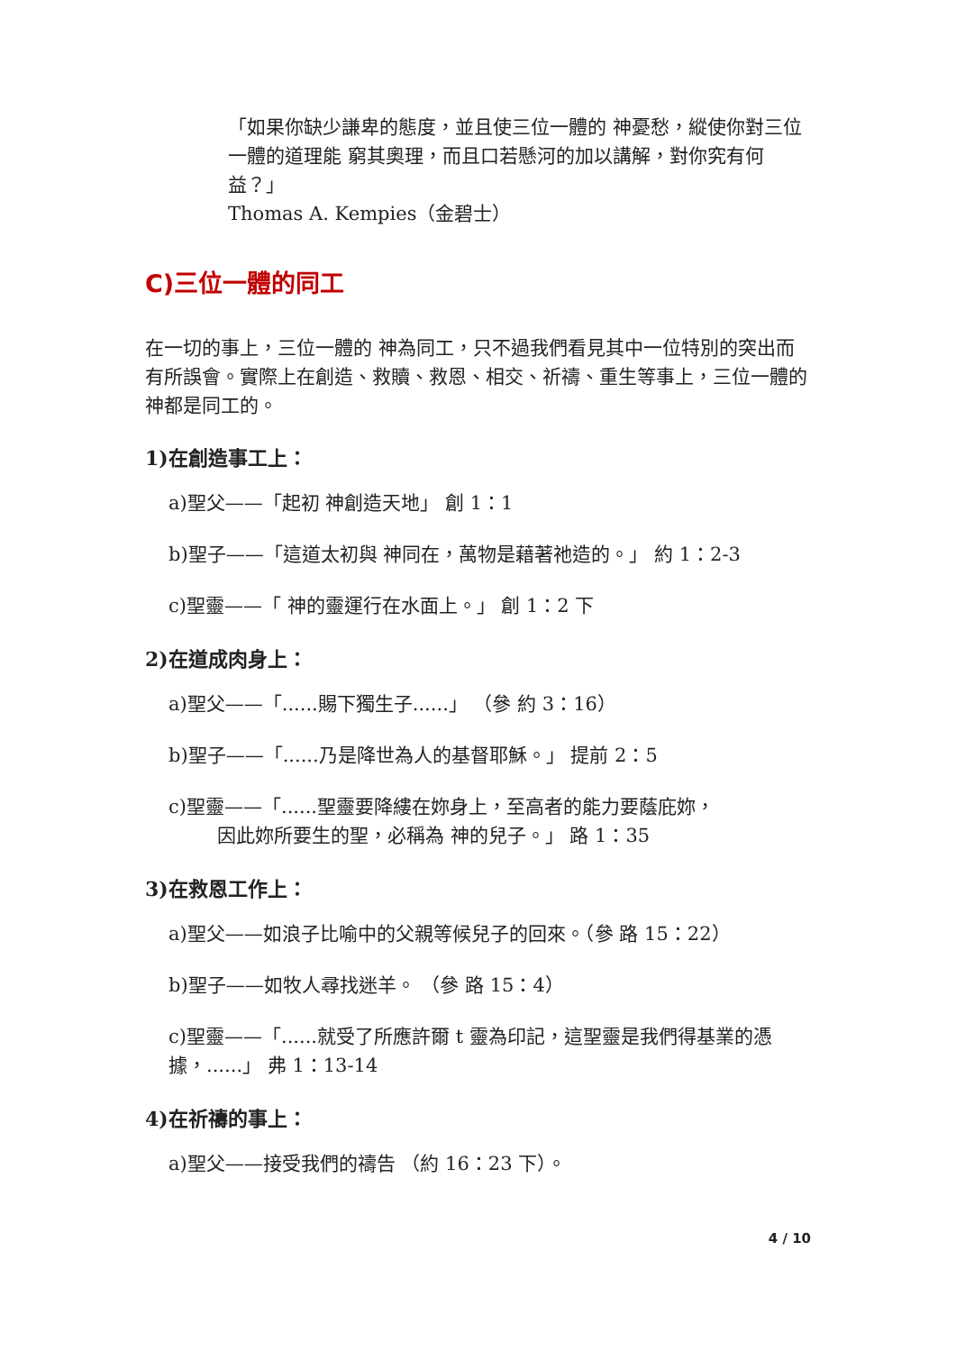「如果你缺少謙卑的態度，並且使三位一體的 神憂愁，縱使你對三位一體的道理能 窮其奧理，而且口若懸河的加以講解，對你究有何益？」
Thomas A. Kempies（金碧士）
C)三位一體的同工
在一切的事上，三位一體的 神為同工，只不過我們看見其中一位特別的突出而有所誤會。實際上在創造、救贖、救恩、相交、祈禱、重生等事上，三位一體的 神都是同工的。
1)在創造事工上：
a)聖父——「起初 神創造天地」 創 1：1
b)聖子——「這道太初與 神同在，萬物是藉著祂造的。」 約 1：2-3
c)聖靈——「 神的靈運行在水面上。」 創 1：2 下
2)在道成肉身上：
a)聖父——「......賜下獨生子......」 （參 約 3：16）
b)聖子——「......乃是降世為人的基督耶穌。」 提前 2：5
c)聖靈——「......聖靈要降縷在妳身上，至高者的能力要蔭庇妳，
因此妳所要生的聖，必稱為 神的兒子。」 路 1：35
3)在救恩工作上：
a)聖父——如浪子比喻中的父親等候兒子的回來。（參 路 15：22）
b)聖子——如牧人尋找迷羊。 （參 路 15：4）
c)聖靈——「......就受了所應許爾 t 靈為印記，這聖靈是我們得基業的憑據，......」 弗 1：13-14
4)在祈禱的事上：
a)聖父——接受我們的禱告 （約 16：23 下）。
4 / 10